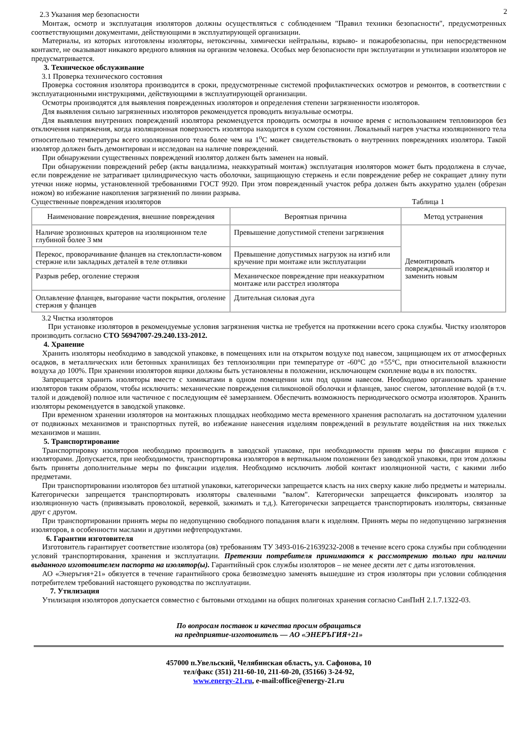2
2.3 Указания мер безопасности
Монтаж, осмотр и эксплуатация изоляторов должны осуществляться с соблюдением "Правил техники безопасности", предусмотренных соответствующими документами, действующими в эксплуатирующей организации.
Материалы, из которых изготовлены изоляторы, нетоксичны, химически нейтральны, взрыво- и пожаробезопасны, при непосредственном контакте, не оказывают никакого вредного влияния на организм человека. Особых мер безопасности при эксплуатации и утилизации изоляторов не предусматривается.
3. Техническое обслуживание
3.1 Проверка технического состояния
Проверка состояния изолятора производится в сроки, предусмотренные системой профилактических осмотров и ремонтов, в соответствии с эксплуатационными инструкциями, действующими в эксплуатирующей организации.
Осмотры производятся для выявления поврежденных изоляторов и определения степени загрязненности изоляторов.
Для выявления сильно загрязненных изоляторов рекомендуется проводить визуальные осмотры.
Для выявления внутренних повреждений изолятора рекомендуется проводить осмотры в ночное время с использованием тепловизоров без отключения напряжения, когда изоляционная поверхность изолятора находится в сухом состоянии. Локальный нагрев участка изоляционного тела относительно температуры всего изоляционного тела более чем на 1<sup>о</sup>С может свидетельствовать о внутренних повреждениях изолятора. Такой изолятор должен быть демонтирован и исследован на наличие повреждений.
При обнаружении существенных повреждений изолятор должен быть заменен на новый.
При обнаружении повреждений ребер (акты вандализма, неаккуратный монтаж) эксплуатация изоляторов может быть продолжена в случае, если повреждение не затрагивает цилиндрическую часть оболочки, защищающую стержень и если повреждение ребер не сокращает длину пути утечки ниже нормы, установленной требованиями ГОСТ 9920. При этом поврежденный участок ребра должен быть аккуратно удален (обрезан ножом) во избежание накопления загрязнений по линии разрыва.
Существенные повреждения изоляторов Таблица 1
| Наименование повреждения, внешние повреждения | Вероятная причина | Метод устранения |
| --- | --- | --- |
| Наличие эрозионных кратеров на изоляционном теле глубиной более 3 мм | Превышение допустимой степени загрязнения | Демонтировать поврежденный изолятор и заменить новым |
| Перекос, проворачивание фланцев на стеклопласти-ковом стержне или закладных деталей в теле отливки | Превышение допустимых нагрузок на изгиб или кручение при монтаже или эксплуатации | |
| Разрыв ребер, оголение стержня | Механическое повреждение при неаккуратном монтаже или расстрел изолятора | |
| Оплавление фланцев, выгорание части покрытия, оголение стержня у фланцев | Длительная силовая дуга | |
3.2 Чистка изоляторов
При установке изоляторов в рекомендуемые условия загрязнения чистка не требуется на протяжении всего срока службы. Чистку изоляторов производить согласно СТО 56947007-29.240.133-2012.
4. Хранение
Хранить изоляторы необходимо в заводской упаковке, в помещениях или на открытом воздухе под навесом, защищающем их от атмосферных осадков, в металлических или бетонных хранилищах без теплоизоляции при температуре от -60°С до +55°С, при относительной влажности воздуха до 100%. При хранении изоляторов ящики должны быть установлены в положении, исключающем скопление воды в их полостях.
Запрещается хранить изоляторы вместе с химикатами в одном помещении или под одним навесом. Необходимо организовать хранение изоляторов таким образом, чтобы исключить: механические повреждения силиконовой оболочки и фланцев, занос снегом, затопление водой (в т.ч. талой и дождевой) полное или частичное с последующим её замерзанием. Обеспечить возможность периодического осмотра изоляторов. Хранить изоляторы рекомендуется в заводской упаковке.
При временном хранении изоляторов на монтажных площадках необходимо места временного хранения располагать на достаточном удалении от подвижных механизмов и транспортных путей, во избежание нанесения изделиям повреждений в результате воздействия на них тяжелых механизмов и машин.
5. Транспортирование
Транспортировку изоляторов необходимо производить в заводской упаковке, при необходимости приняв меры по фиксации ящиков с изоляторами. Допускается, при необходимости, транспортировка изоляторов в вертикальном положении без заводской упаковки, при этом должны быть приняты дополнительные меры по фиксации изделия. Необходимо исключить любой контакт изоляционной части, с какими либо предметами.
При транспортировании изоляторов без штатной упаковки, категорически запрещается класть на них сверху какие либо предметы и материалы. Категорически запрещается транспортировать изоляторы сваленными "валом". Категорически запрещается фиксировать изолятор за изоляционную часть (привязывать проволокой, веревкой, зажимать и т.д.). Категорически запрещается транспортировать изоляторы, связанные друг с другом.
При транспортировании принять меры по недопущению свободного попадания влаги к изделиям. Принять меры по недопущению загрязнения изоляторов, в особенности маслами и другими нефтепродуктами.
6. Гарантии изготовителя
Изготовитель гарантирует соответствие изолятора (ов) требованиям ТУ 3493-016-21639232-2008 в течение всего срока службы при соблюдении условий транспортирования, хранения и эксплуатации. Претензии потребителя принимаются к рассмотрению только при наличии выданного изготовителем паспорта на изолятор(ы). Гарантийный срок службы изоляторов – не менее десяти лет с даты изготовления.
АО «Энеръгия+21» обязуется в течение гарантийного срока безвозмездно заменять вышедшие из строя изоляторы при условии соблюдения потребителем требований настоящего руководства по эксплуатации.
7. Утилизация
Утилизация изоляторов допускается совместно с бытовыми отходами на общих полигонах хранения согласно СанПиН 2.1.7.1322-03.
По вопросам поставок и качества просим обращаться
на предприятие-изготовитель — АО «ЭНЕРЪГИЯ+21»
457000 п.Увельский, Челябинская область, ул. Сафонова, 10
тел/факс (351) 211-60-10, 211-60-20, (35166) 3-24-92,
www.energy-21.ru, e-mail:office@energy-21.ru